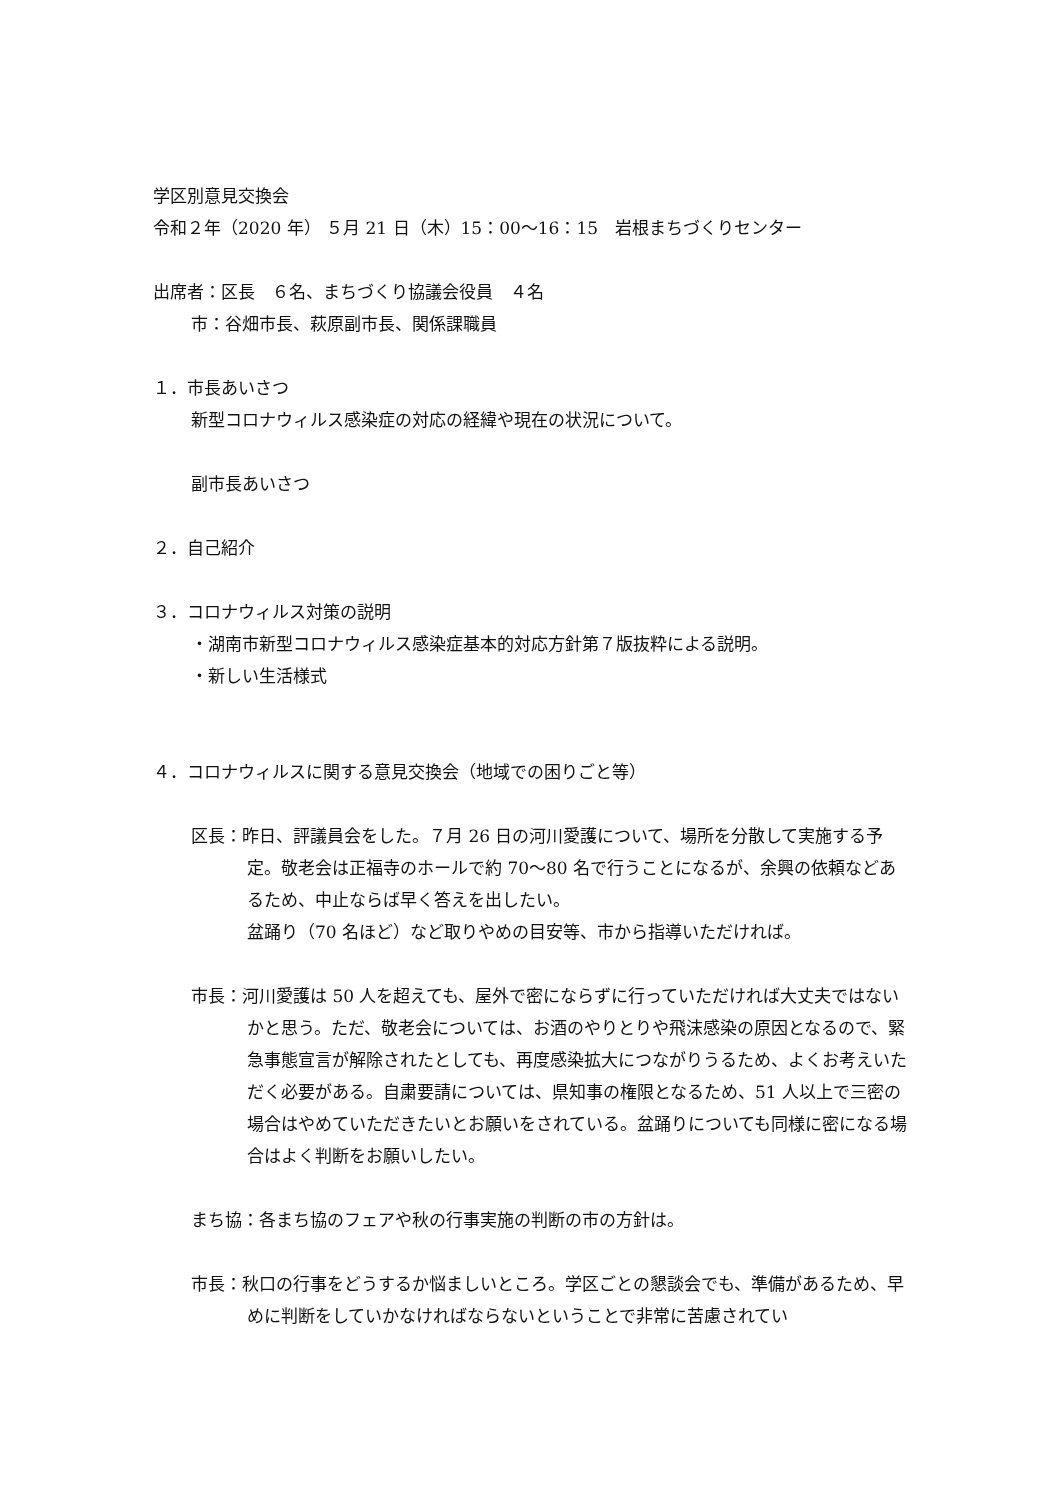学区別意見交換会
令和２年（2020 年） ５月 21 日（木）15：00～16：15　岩根まちづくりセンター
出席者：区長　６名、まちづくり協議会役員　４名
市：谷畑市長、萩原副市長、関係課職員
１．市長あいさつ
新型コロナウィルス感染症の対応の経緯や現在の状況について。
副市長あいさつ
２．自己紹介
３．コロナウィルス対策の説明
・湖南市新型コロナウィルス感染症基本的対応方針第７版抜粋による説明。
・新しい生活様式
４．コロナウィルスに関する意見交換会（地域での困りごと等）
区長：昨日、評議員会をした。７月 26 日の河川愛護について、場所を分散して実施する予定。敬老会は正福寺のホールで約 70～80 名で行うことになるが、余興の依頼などあるため、中止ならば早く答えを出したい。
盆踊り（70 名ほど）など取りやめの目安等、市から指導いただければ。
市長：河川愛護は 50 人を超えても、屋外で密にならずに行っていただければ大丈夫ではないかと思う。ただ、敬老会については、お酒のやりとりや飛沫感染の原因となるので、緊急事態宣言が解除されたとしても、再度感染拡大につながりうるため、よくお考えいただく必要がある。自粛要請については、県知事の権限となるため、51 人以上で三密の場合はやめていただきたいとお願いをされている。盆踊りについても同様に密になる場合はよく判断をお願いしたい。
まち協：各まち協のフェアや秋の行事実施の判断の市の方針は。
市長：秋口の行事をどうするか悩ましいところ。学区ごとの懇談会でも、準備があるため、早めに判断をしていかなければならないということで非常に苦慮されてい